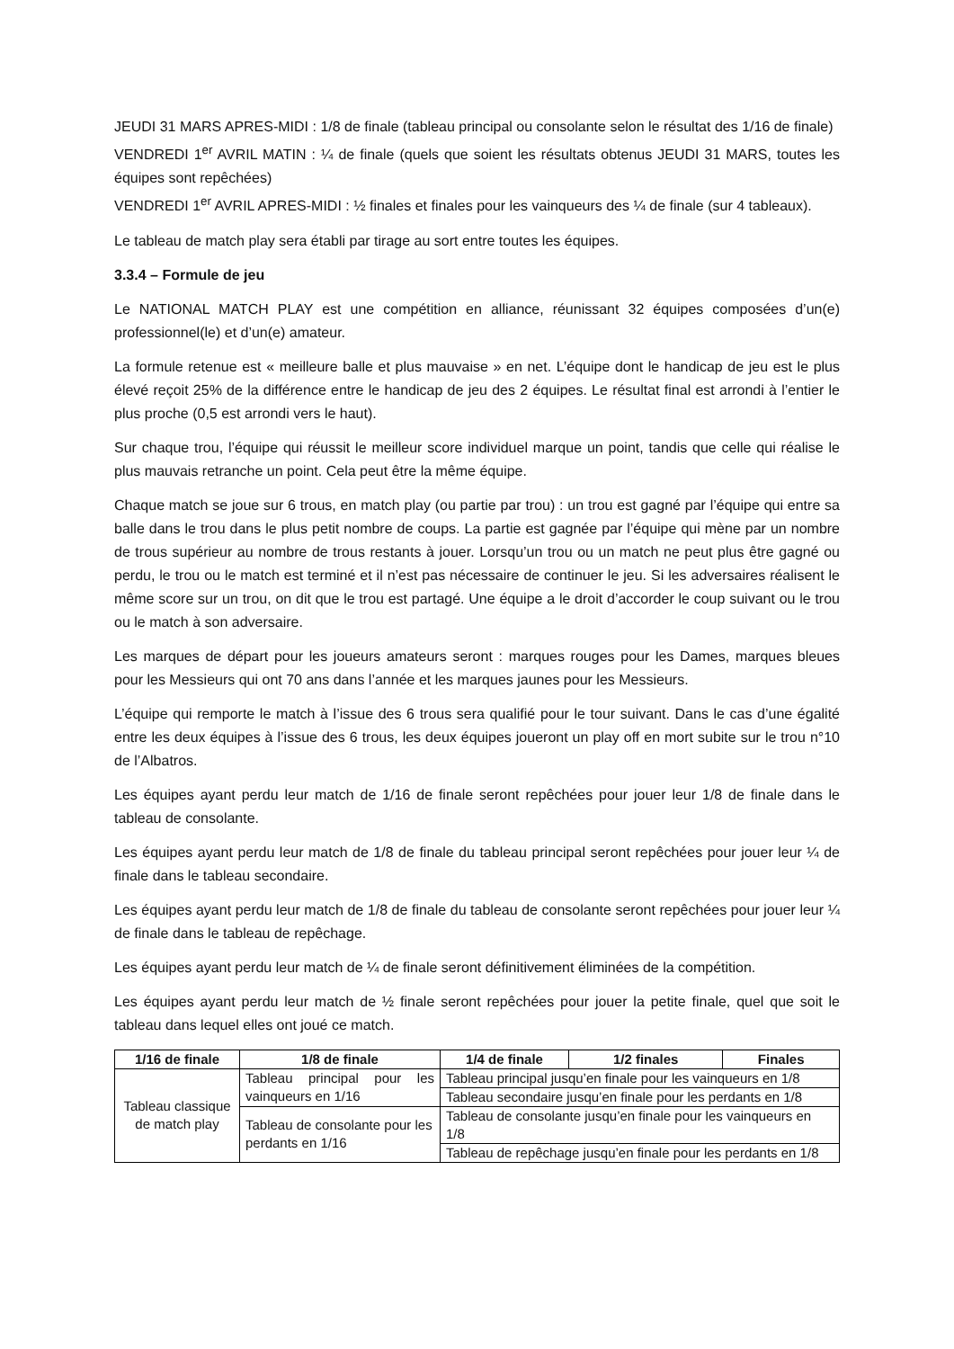JEUDI 31 MARS APRES-MIDI : 1/8 de finale (tableau principal ou consolante selon le résultat des 1/16 de finale)
VENDREDI 1<sup>er</sup> AVRIL MATIN : ¼ de finale (quels que soient les résultats obtenus JEUDI 31 MARS, toutes les équipes sont repêchées)
VENDREDI 1<sup>er</sup> AVRIL APRES-MIDI : ½ finales et finales pour les vainqueurs des ¼ de finale (sur 4 tableaux).
Le tableau de match play sera établi par tirage au sort entre toutes les équipes.
3.3.4 – Formule de jeu
Le NATIONAL MATCH PLAY est une compétition en alliance, réunissant 32 équipes composées d’un(e) professionnel(le) et d’un(e) amateur.
La formule retenue est « meilleure balle et plus mauvaise » en net. L’équipe dont le handicap de jeu est le plus élevé reçoit 25% de la différence entre le handicap de jeu des 2 équipes. Le résultat final est arrondi à l’entier le plus proche (0,5 est arrondi vers le haut).
Sur chaque trou, l’équipe qui réussit le meilleur score individuel marque un point, tandis que celle qui réalise le plus mauvais retranche un point. Cela peut être la même équipe.
Chaque match se joue sur 6 trous, en match play (ou partie par trou) : un trou est gagné par l’équipe qui entre sa balle dans le trou dans le plus petit nombre de coups. La partie est gagnée par l’équipe qui mène par un nombre de trous supérieur au nombre de trous restants à jouer. Lorsqu’un trou ou un match ne peut plus être gagné ou perdu, le trou ou le match est terminé et il n’est pas nécessaire de continuer le jeu. Si les adversaires réalisent le même score sur un trou, on dit que le trou est partagé. Une équipe a le droit d’accorder le coup suivant ou le trou ou le match à son adversaire.
Les marques de départ pour les joueurs amateurs seront : marques rouges pour les Dames, marques bleues pour les Messieurs qui ont 70 ans dans l’année et les marques jaunes pour les Messieurs.
L’équipe qui remporte le match à l’issue des 6 trous sera qualifié pour le tour suivant. Dans le cas d’une égalité entre les deux équipes à l’issue des 6 trous, les deux équipes joueront un play off en mort subite sur le trou n°10 de l’Albatros.
Les équipes ayant perdu leur match de 1/16 de finale seront repêchées pour jouer leur 1/8 de finale dans le tableau de consolante.
Les équipes ayant perdu leur match de 1/8 de finale du tableau principal seront repêchées pour jouer leur ¼ de finale dans le tableau secondaire.
Les équipes ayant perdu leur match de 1/8 de finale du tableau de consolante seront repêchées pour jouer leur ¼ de finale dans le tableau de repêchage.
Les équipes ayant perdu leur match de ¼ de finale seront définitivement éliminées de la compétition.
Les équipes ayant perdu leur match de ½ finale seront repêchées pour jouer la petite finale, quel que soit le tableau dans lequel elles ont joué ce match.
| 1/16 de finale | 1/8 de finale | 1/4 de finale | 1/2 finales | Finales |
| --- | --- | --- | --- | --- |
| Tableau classique de match play | Tableau principal pour les vainqueurs en 1/16 | Tableau principal jusqu’en finale pour les vainqueurs en 1/8 | | |
| | | Tableau secondaire jusqu’en finale pour les perdants en 1/8 | | |
| | Tableau de consolante pour les perdants en 1/16 | Tableau de consolante jusqu’en finale pour les vainqueurs en 1/8 | | |
| | | Tableau de repêchage jusqu’en finale pour les perdants en 1/8 | | |